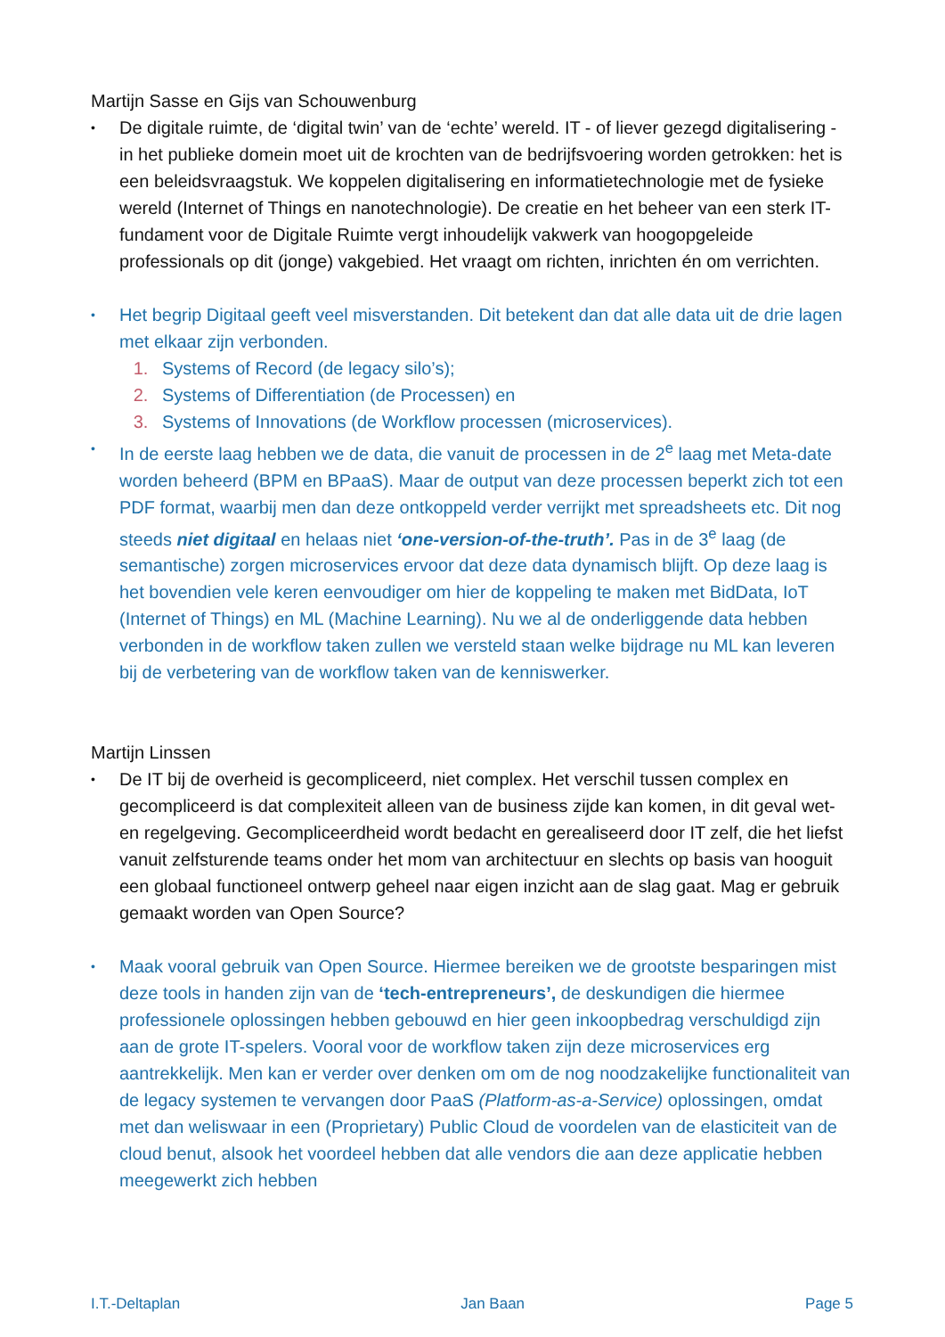Martijn Sasse en Gijs van Schouwenburg
•
De digitale ruimte, de ‘digital twin’ van de ‘echte’ wereld. IT - of liever gezegd digitalisering - in het publieke domein moet uit de krochten van de bedrijfsvoering worden getrokken: het is een beleidsvraagstuk. We koppelen digitalisering en informatietechnologie met de fysieke wereld (Internet of Things en nanotechnologie). De creatie en het beheer van een sterk IT-fundament voor de Digitale Ruimte vergt inhoudelijk vakwerk van hoogopgeleide professionals op dit (jonge) vakgebied. Het vraagt om richten, inrichten én om verrichten.
•
Het begrip Digitaal geeft veel misverstanden. Dit betekent dan dat alle data uit de drie lagen met elkaar zijn verbonden.
Systems of Record (de legacy silo’s);
Systems of Differentiation (de Processen) en
Systems of Innovations (de Workflow processen (microservices).
•
In de eerste laag hebben we de data, die vanuit de processen in de 2<sup>e</sup> laag met Meta-date worden beheerd (BPM en BPaaS). Maar de output van deze processen beperkt zich tot een PDF format, waarbij men dan deze ontkoppeld verder verrijkt met spreadsheets etc. Dit nog steeds niet digitaal en helaas niet ‘one-version-of-the-truth’. Pas in de 3<sup>e</sup> laag (de semantische) zorgen microservices ervoor dat deze data dynamisch blijft. Op deze laag is het bovendien vele keren eenvoudiger om hier de koppeling te maken met BidData, IoT (Internet of Things) en ML (Machine Learning). Nu we al de onderliggende data hebben verbonden in de workflow taken zullen we versteld staan welke bijdrage nu ML kan leveren bij de verbetering van de workflow taken van de kenniswerker.
Martijn Linssen
•
De IT bij de overheid is gecompliceerd, niet complex. Het verschil tussen complex en gecompliceerd is dat complexiteit alleen van de business zijde kan komen, in dit geval wet- en regelgeving. Gecompliceerdheid wordt bedacht en gerealiseerd door IT zelf, die het liefst vanuit zelfsturende teams onder het mom van architectuur en slechts op basis van hooguit een globaal functioneel ontwerp geheel naar eigen inzicht aan de slag gaat. Mag er gebruik gemaakt worden van Open Source?
•
Maak vooral gebruik van Open Source. Hiermee bereiken we de grootste besparingen mist deze tools in handen zijn van de ‘tech-entrepreneurs’, de deskundigen die hiermee professionele oplossingen hebben gebouwd en hier geen inkoopbedrag verschuldigd zijn aan de grote IT-spelers. Vooral voor de workflow taken zijn deze microservices erg aantrekkelijk. Men kan er verder over denken om om de nog noodzakelijke functionaliteit van de legacy systemen te vervangen door PaaS (Platform-as-a-Service) oplossingen, omdat met dan weliswaar in een (Proprietary) Public Cloud de voordelen van de elasticiteit van de cloud benut, alsook het voordeel hebben dat alle vendors die aan deze applicatie hebben meegewerkt zich hebben
I.T.-Deltaplan Jan Baan Page 5